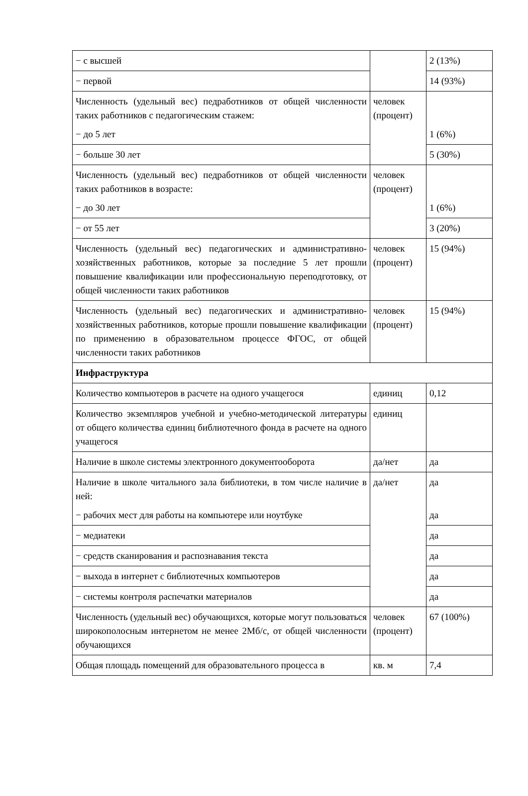| − с высшей | | 2 (13%) |
| − первой | | 14 (93%) |
| Численность (удельный вес) педработников от общей численности таких работников с педагогическим стажем: − до 5 лет | человек (процент) | 1 (6%) |
| − больше 30 лет | | 5 (30%) |
| Численность (удельный вес) педработников от общей численности таких работников в возрасте: − до 30 лет | человек (процент) | 1 (6%) |
| − от 55 лет | | 3 (20%) |
| Численность (удельный вес) педагогических и административно-хозяйственных работников, которые за последние 5 лет прошли повышение квалификации или профессиональную переподготовку, от общей численности таких работников | человек (процент) | 15 (94%) |
| Численность (удельный вес) педагогических и административно-хозяйственных работников, которые прошли повышение квалификации по применению в образовательном процессе ФГОС, от общей численности таких работников | человек (процент) | 15 (94%) |
| Инфраструктура | | |
| Количество компьютеров в расчете на одного учащегося | единиц | 0,12 |
| Количество экземпляров учебной и учебно-методической литературы от общего количества единиц библиотечного фонда в расчете на одного учащегося | единиц | |
| Наличие в школе системы электронного документооборота | да/нет | да |
| Наличие в школе читального зала библиотеки, в том числе наличие в ней: − рабочих мест для работы на компьютере или ноутбуке | да/нет | да да |
| − медиатеки | | да |
| − средств сканирования и распознавания текста | | да |
| − выхода в интернет с библиотечных компьютеров | | да |
| − системы контроля распечатки материалов | | да |
| Численность (удельный вес) обучающихся, которые могут пользоваться широкополосным интернетом не менее 2Мб/с, от общей численности обучающихся | человек (процент) | 67 (100%) |
| Общая площадь помещений для образовательного процесса в | кв. м | 7,4 |